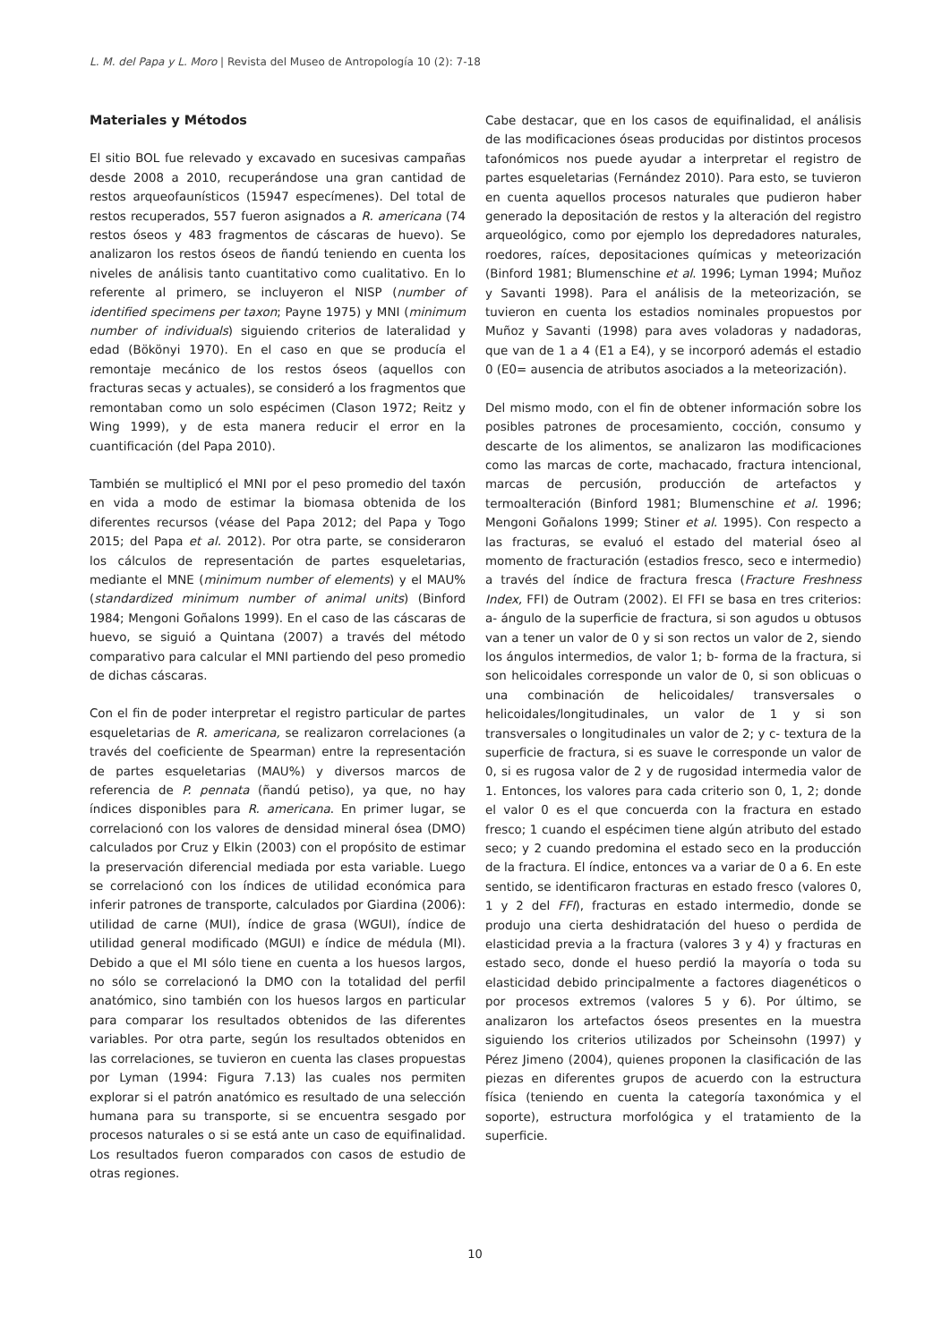L. M. del Papa y L. Moro | Revista del Museo de Antropología 10 (2): 7-18
Materiales y Métodos
El sitio BOL fue relevado y excavado en sucesivas campañas desde 2008 a 2010, recuperándose una gran cantidad de restos arqueofaunísticos (15947 especímenes). Del total de restos recuperados, 557 fueron asignados a R. americana (74 restos óseos y 483 fragmentos de cáscaras de huevo). Se analizaron los restos óseos de ñandú teniendo en cuenta los niveles de análisis tanto cuantitativo como cualitativo. En lo referente al primero, se incluyeron el NISP (number of identified specimens per taxon; Payne 1975) y MNI (minimum number of individuals) siguiendo criterios de lateralidad y edad (Bökönyi 1970). En el caso en que se producía el remontaje mecánico de los restos óseos (aquellos con fracturas secas y actuales), se consideró a los fragmentos que remontaban como un solo espécimen (Clason 1972; Reitz y Wing 1999), y de esta manera reducir el error en la cuantificación (del Papa 2010).
También se multiplicó el MNI por el peso promedio del taxón en vida a modo de estimar la biomasa obtenida de los diferentes recursos (véase del Papa 2012; del Papa y Togo 2015; del Papa et al. 2012). Por otra parte, se consideraron los cálculos de representación de partes esqueletarias, mediante el MNE (minimum number of elements) y el MAU% (standardized minimum number of animal units) (Binford 1984; Mengoni Goñalons 1999). En el caso de las cáscaras de huevo, se siguió a Quintana (2007) a través del método comparativo para calcular el MNI partiendo del peso promedio de dichas cáscaras.
Con el fin de poder interpretar el registro particular de partes esqueletarias de R. americana, se realizaron correlaciones (a través del coeficiente de Spearman) entre la representación de partes esqueletarias (MAU%) y diversos marcos de referencia de P. pennata (ñandú petiso), ya que, no hay índices disponibles para R. americana. En primer lugar, se correlacionó con los valores de densidad mineral ósea (DMO) calculados por Cruz y Elkin (2003) con el propósito de estimar la preservación diferencial mediada por esta variable. Luego se correlacionó con los índices de utilidad económica para inferir patrones de transporte, calculados por Giardina (2006): utilidad de carne (MUI), índice de grasa (WGUI), índice de utilidad general modificado (MGUI) e índice de médula (MI). Debido a que el MI sólo tiene en cuenta a los huesos largos, no sólo se correlacionó la DMO con la totalidad del perfil anatómico, sino también con los huesos largos en particular para comparar los resultados obtenidos de las diferentes variables. Por otra parte, según los resultados obtenidos en las correlaciones, se tuvieron en cuenta las clases propuestas por Lyman (1994: Figura 7.13) las cuales nos permiten explorar si el patrón anatómico es resultado de una selección humana para su transporte, si se encuentra sesgado por procesos naturales o si se está ante un caso de equifinalidad. Los resultados fueron comparados con casos de estudio de otras regiones.
Cabe destacar, que en los casos de equifinalidad, el análisis de las modificaciones óseas producidas por distintos procesos tafonómicos nos puede ayudar a interpretar el registro de partes esqueletarias (Fernández 2010). Para esto, se tuvieron en cuenta aquellos procesos naturales que pudieron haber generado la depositación de restos y la alteración del registro arqueológico, como por ejemplo los depredadores naturales, roedores, raíces, depositaciones químicas y meteorización (Binford 1981; Blumenschine et al. 1996; Lyman 1994; Muñoz y Savanti 1998). Para el análisis de la meteorización, se tuvieron en cuenta los estadios nominales propuestos por Muñoz y Savanti (1998) para aves voladoras y nadadoras, que van de 1 a 4 (E1 a E4), y se incorporó además el estadio 0 (E0= ausencia de atributos asociados a la meteorización).
Del mismo modo, con el fin de obtener información sobre los posibles patrones de procesamiento, cocción, consumo y descarte de los alimentos, se analizaron las modificaciones como las marcas de corte, machacado, fractura intencional, marcas de percusión, producción de artefactos y termoalteración (Binford 1981; Blumenschine et al. 1996; Mengoni Goñalons 1999; Stiner et al. 1995). Con respecto a las fracturas, se evaluó el estado del material óseo al momento de fracturación (estadios fresco, seco e intermedio) a través del índice de fractura fresca (Fracture Freshness Index, FFI) de Outram (2002). El FFI se basa en tres criterios: a- ángulo de la superficie de fractura, si son agudos u obtusos van a tener un valor de 0 y si son rectos un valor de 2, siendo los ángulos intermedios, de valor 1; b- forma de la fractura, si son helicoidales corresponde un valor de 0, si son oblicuas o una combinación de helicoidales/ transversales o helicoidales/longitudinales, un valor de 1 y si son transversales o longitudinales un valor de 2; y c- textura de la superficie de fractura, si es suave le corresponde un valor de 0, si es rugosa valor de 2 y de rugosidad intermedia valor de 1. Entonces, los valores para cada criterio son 0, 1, 2; donde el valor 0 es el que concuerda con la fractura en estado fresco; 1 cuando el espécimen tiene algún atributo del estado seco; y 2 cuando predomina el estado seco en la producción de la fractura. El índice, entonces va a variar de 0 a 6. En este sentido, se identificaron fracturas en estado fresco (valores 0, 1 y 2 del FFI), fracturas en estado intermedio, donde se produjo una cierta deshidratación del hueso o perdida de elasticidad previa a la fractura (valores 3 y 4) y fracturas en estado seco, donde el hueso perdió la mayoría o toda su elasticidad debido principalmente a factores diagenéticos o por procesos extremos (valores 5 y 6). Por último, se analizaron los artefactos óseos presentes en la muestra siguiendo los criterios utilizados por Scheinsohn (1997) y Pérez Jimeno (2004), quienes proponen la clasificación de las piezas en diferentes grupos de acuerdo con la estructura física (teniendo en cuenta la categoría taxonómica y el soporte), estructura morfológica y el tratamiento de la superficie.
10